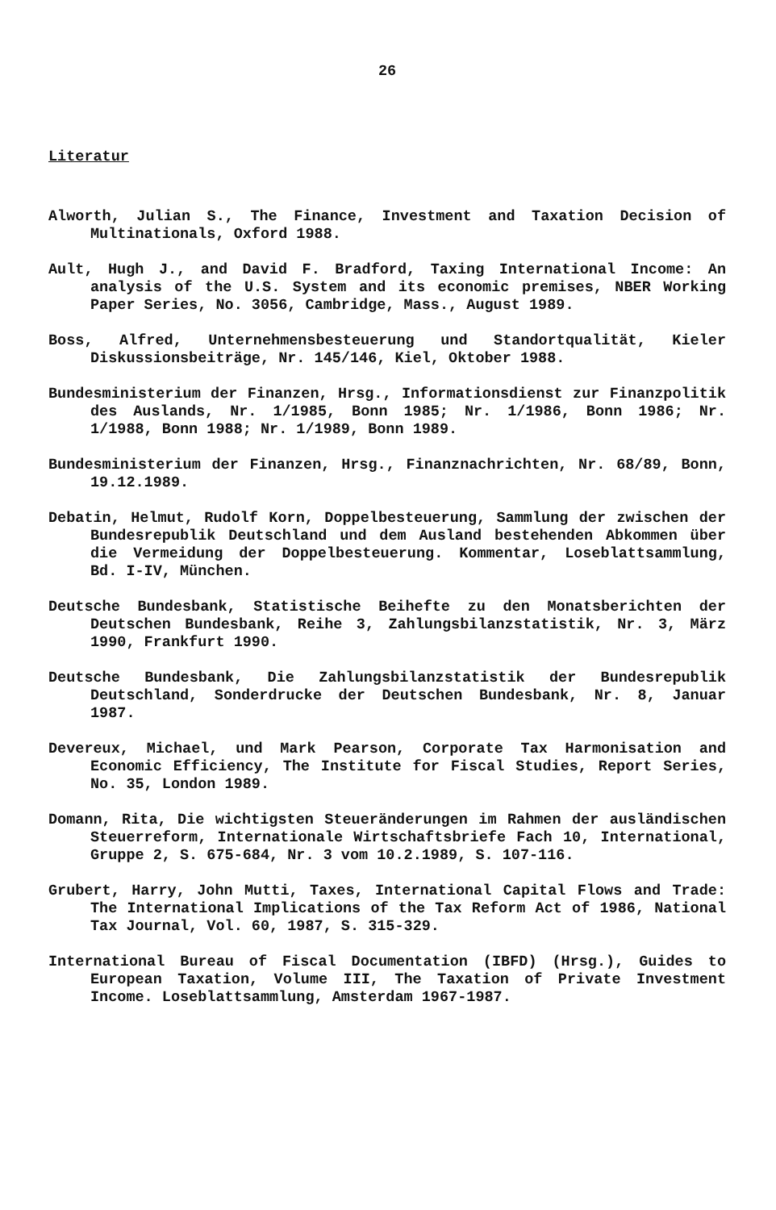26
Literatur
Alworth, Julian S., The Finance, Investment and Taxation Decision of Multinationals, Oxford 1988.
Ault, Hugh J., and David F. Bradford, Taxing International Income: An analysis of the U.S. System and its economic premises, NBER Working Paper Series, No. 3056, Cambridge, Mass., August 1989.
Boss, Alfred, Unternehmensbesteuerung und Standortqualität, Kieler Diskussionsbeiträge, Nr. 145/146, Kiel, Oktober 1988.
Bundesministerium der Finanzen, Hrsg., Informationsdienst zur Finanzpolitik des Auslands, Nr. 1/1985, Bonn 1985; Nr. 1/1986, Bonn 1986; Nr. 1/1988, Bonn 1988; Nr. 1/1989, Bonn 1989.
Bundesministerium der Finanzen, Hrsg., Finanznachrichten, Nr. 68/89, Bonn, 19.12.1989.
Debatin, Helmut, Rudolf Korn, Doppelbesteuerung, Sammlung der zwischen der Bundesrepublik Deutschland und dem Ausland bestehenden Abkommen über die Vermeidung der Doppelbesteuerung. Kommentar, Loseblattsammlung, Bd. I-IV, München.
Deutsche Bundesbank, Statistische Beihefte zu den Monatsberichten der Deutschen Bundesbank, Reihe 3, Zahlungsbilanzstatistik, Nr. 3, März 1990, Frankfurt 1990.
Deutsche Bundesbank, Die Zahlungsbilanzstatistik der Bundesrepublik Deutschland, Sonderdrucke der Deutschen Bundesbank, Nr. 8, Januar 1987.
Devereux, Michael, und Mark Pearson, Corporate Tax Harmonisation and Economic Efficiency, The Institute for Fiscal Studies, Report Series, No. 35, London 1989.
Domann, Rita, Die wichtigsten Steueränderungen im Rahmen der ausländischen Steuerreform, Internationale Wirtschaftsbriefe Fach 10, International, Gruppe 2, S. 675-684, Nr. 3 vom 10.2.1989, S. 107-116.
Grubert, Harry, John Mutti, Taxes, International Capital Flows and Trade: The International Implications of the Tax Reform Act of 1986, National Tax Journal, Vol. 60, 1987, S. 315-329.
International Bureau of Fiscal Documentation (IBFD) (Hrsg.), Guides to European Taxation, Volume III, The Taxation of Private Investment Income. Loseblattsammlung, Amsterdam 1967-1987.